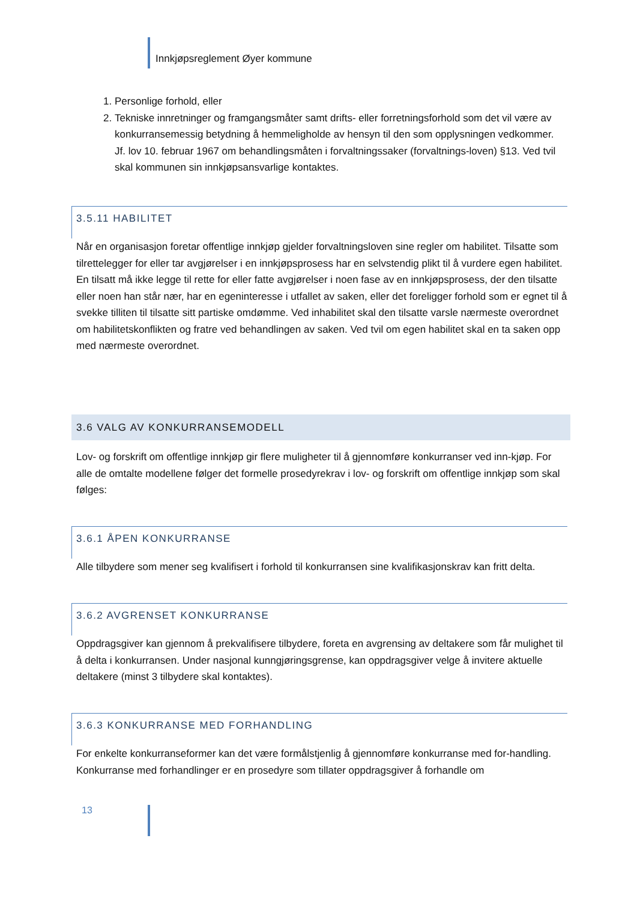Innkjøpsreglement Øyer kommune
1. Personlige forhold, eller
2. Tekniske innretninger og framgangsmåter samt drifts- eller forretningsforhold som det vil være av konkurransemessig betydning å hemmeligholde av hensyn til den som opplysningen vedkommer. Jf. lov 10. februar 1967 om behandlingsmåten i forvaltningssaker (forvaltnings-loven) §13. Ved tvil skal kommunen sin innkjøpsansvarlige kontaktes.
3.5.11 HABILITET
Når en organisasjon foretar offentlige innkjøp gjelder forvaltningsloven sine regler om habilitet. Tilsatte som tilrettelegger for eller tar avgjørelser i en innkjøpsprosess har en selvstendig plikt til å vurdere egen habilitet. En tilsatt må ikke legge til rette for eller fatte avgjørelser i noen fase av en innkjøpsprosess, der den tilsatte eller noen han står nær, har en egeninteresse i utfallet av saken, eller det foreligger forhold som er egnet til å svekke tilliten til tilsatte sitt partiske omdømme. Ved inhabilitet skal den tilsatte varsle nærmeste overordnet om habilitetskonflikten og fratre ved behandlingen av saken. Ved tvil om egen habilitet skal en ta saken opp med nærmeste overordnet.
3.6 VALG AV KONKURRANSEMODELL
Lov- og forskrift om offentlige innkjøp gir flere muligheter til å gjennomføre konkurranser ved inn-kjøp. For alle de omtalte modellene følger det formelle prosedyrekrav i lov- og forskrift om offentlige innkjøp som skal følges:
3.6.1 ÅPEN KONKURRANSE
Alle tilbydere som mener seg kvalifisert i forhold til konkurransen sine kvalifikasjonskrav kan fritt delta.
3.6.2 AVGRENSET KONKURRANSE
Oppdragsgiver kan gjennom å prekvalifisere tilbydere, foreta en avgrensing av deltakere som får mulighet til å delta i konkurransen. Under nasjonal kunngjøringsgrense, kan oppdragsgiver velge å invitere aktuelle deltakere (minst 3 tilbydere skal kontaktes).
3.6.3 KONKURRANSE MED FORHANDLING
For enkelte konkurranseformer kan det være formålstjenlig å gjennomføre konkurranse med for-handling. Konkurranse med forhandlinger er en prosedyre som tillater oppdragsgiver å forhandle om
13